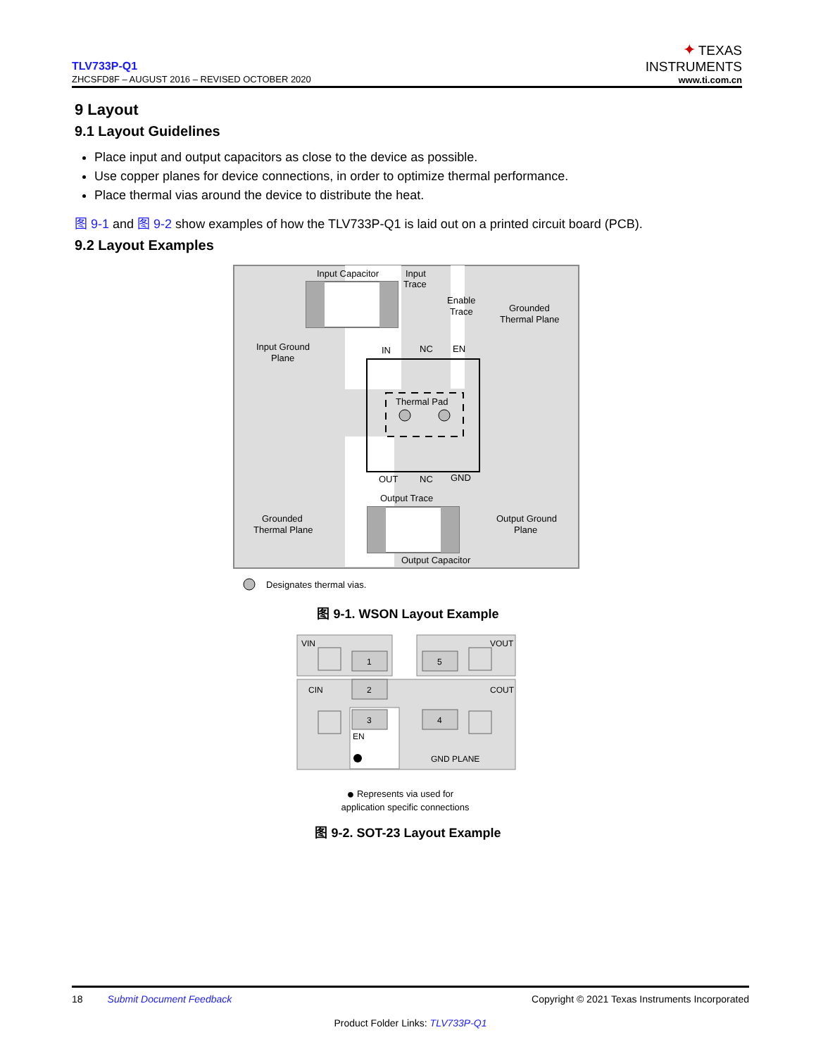TLV733P-Q1
ZHCSFD8F – AUGUST 2016 – REVISED OCTOBER 2020
✦ TEXAS
INSTRUMENTS
www.ti.com.cn
9 Layout
9.1 Layout Guidelines
Place input and output capacitors as close to the device as possible.
Use copper planes for device connections, in order to optimize thermal performance.
Place thermal vias around the device to distribute the heat.
图 9-1 and 图 9-2 show examples of how the TLV733P-Q1 is laid out on a printed circuit board (PCB).
9.2 Layout Examples
Input Capacitor
Input
Trace
Enable
Trace
Grounded
Thermal Plane
Input Ground
Plane
IN
NC
EN
Thermal Pad
OUT
NC
GND
Output Trace
Grounded
Thermal Plane
Output Ground
Plane
Output Capacitor
Designates thermal vias.
图 9-1. WSON Layout Example
1
5
2
3
4
VIN
VOUT
CIN
COUT
EN
GND PLANE
● Represents via used for
application specific connections
图 9-2. SOT-23 Layout Example
18 Submit Document Feedback Copyright © 2021 Texas Instruments Incorporated
Product Folder Links: TLV733P-Q1